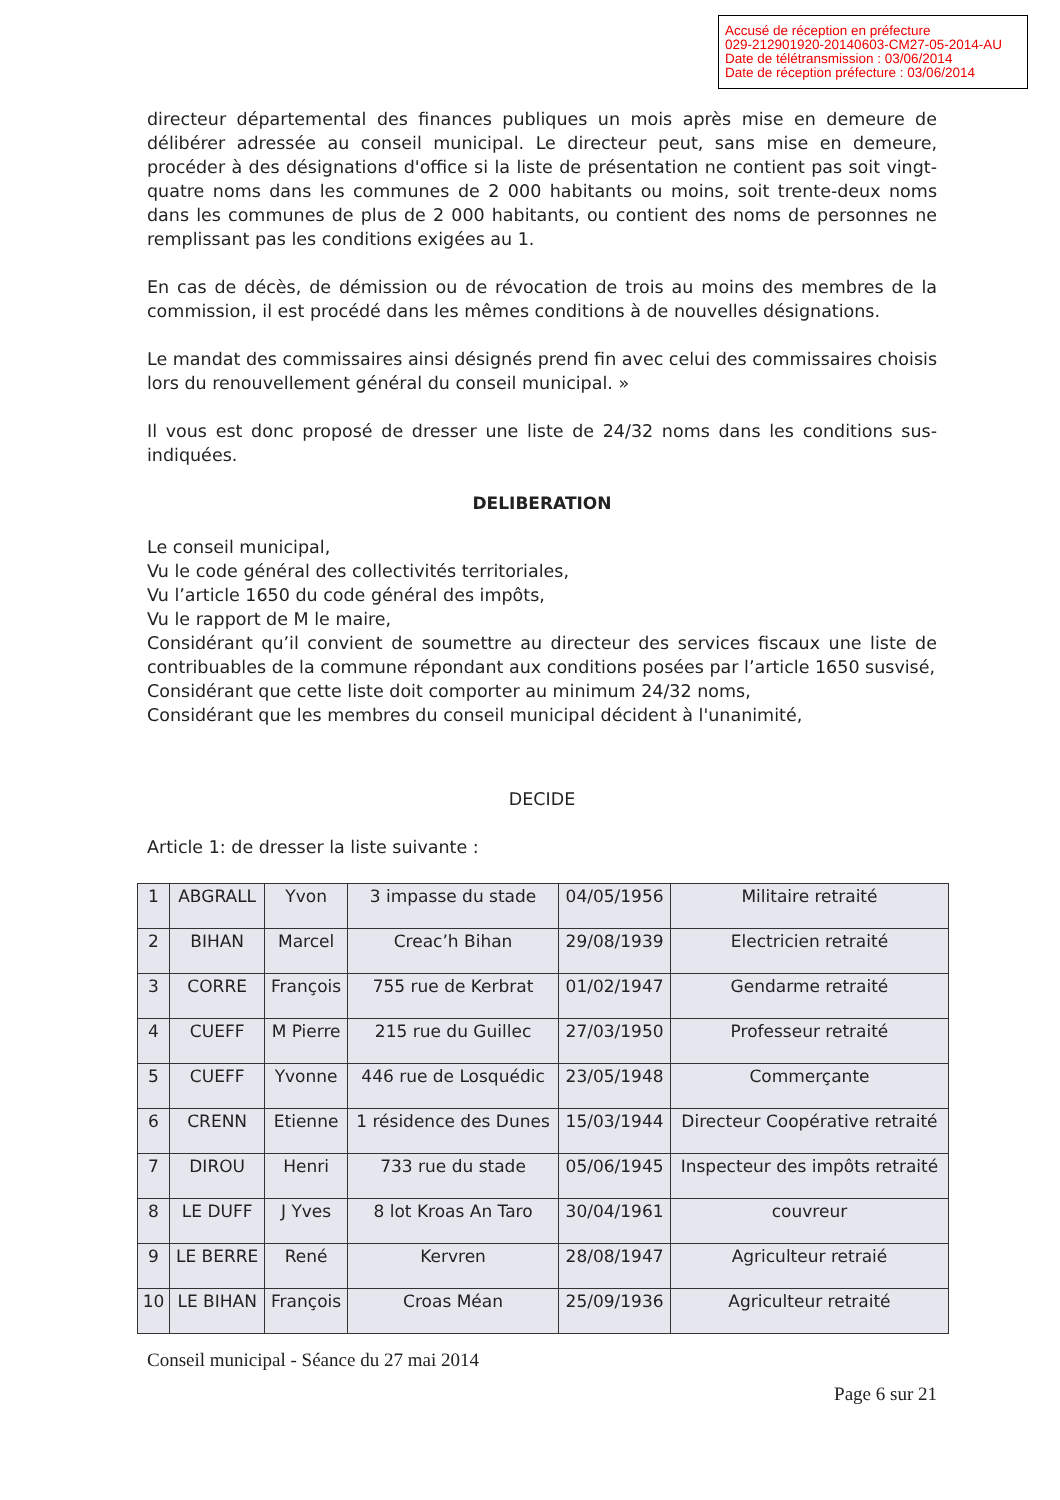Accusé de réception en préfecture
029-212901920-20140603-CM27-05-2014-AU
Date de télétransmission : 03/06/2014
Date de réception préfecture : 03/06/2014
directeur départemental des finances publiques un mois après mise en demeure de délibérer adressée au conseil municipal. Le directeur peut, sans mise en demeure, procéder à des désignations d'office si la liste de présentation ne contient pas soit vingt-quatre noms dans les communes de 2 000 habitants ou moins, soit trente-deux noms dans les communes de plus de 2 000 habitants, ou contient des noms de personnes ne remplissant pas les conditions exigées au 1.
En cas de décès, de démission ou de révocation de trois au moins des membres de la commission, il est procédé dans les mêmes conditions à de nouvelles désignations.
Le mandat des commissaires ainsi désignés prend fin avec celui des commissaires choisis lors du renouvellement général du conseil municipal. »
Il vous est donc proposé de dresser une liste de 24/32 noms dans les conditions sus-indiquées.
DELIBERATION
Le conseil municipal,
Vu le code général des collectivités territoriales,
Vu l’article 1650 du code général des impôts,
Vu le rapport de M le maire,
Considérant qu’il convient de soumettre au directeur des services fiscaux une liste de contribuables de la commune répondant aux conditions posées par l’article 1650 susvisé,
Considérant que cette liste doit comporter au minimum 24/32 noms,
Considérant que les membres du conseil municipal décident à l'unanimité,
DECIDE
Article 1: de dresser la liste suivante :
| 1 | ABGRALL | Yvon | 3 impasse du stade | 04/05/1956 | Militaire retraité |
| 2 | BIHAN | Marcel | Creac’h Bihan | 29/08/1939 | Electricien retraité |
| 3 | CORRE | François | 755 rue de Kerbrat | 01/02/1947 | Gendarme retraité |
| 4 | CUEFF | M Pierre | 215 rue du Guillec | 27/03/1950 | Professeur retraité |
| 5 | CUEFF | Yvonne | 446 rue de Losquédic | 23/05/1948 | Commerçante |
| 6 | CRENN | Etienne | 1 résidence des Dunes | 15/03/1944 | Directeur Coopérative retraité |
| 7 | DIROU | Henri | 733 rue du stade | 05/06/1945 | Inspecteur des impôts retraité |
| 8 | LE DUFF | J Yves | 8 lot Kroas An Taro | 30/04/1961 | couvreur |
| 9 | LE BERRE | René | Kervren | 28/08/1947 | Agriculteur retraié |
| 10 | LE BIHAN | François | Croas Méan | 25/09/1936 | Agriculteur retraité |
Conseil municipal - Séance du 27 mai 2014
Page 6 sur 21